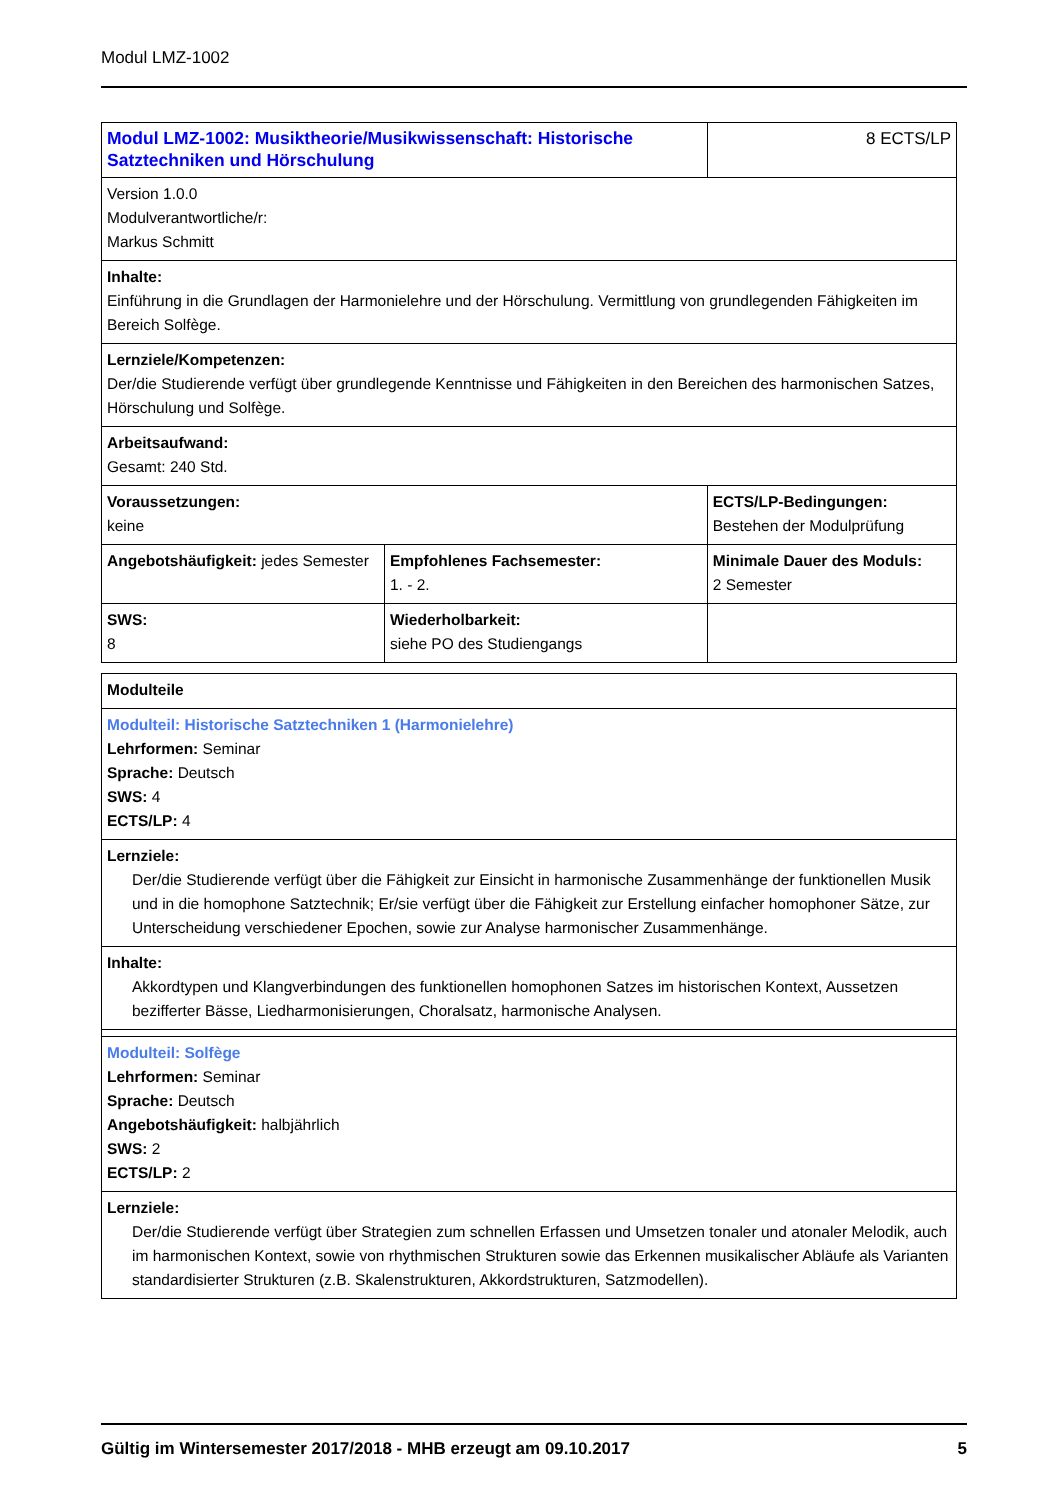Modul LMZ-1002
| Modul LMZ-1002: Musiktheorie/Musikwissenschaft: Historische Satztechniken und Hörschulung | | 8 ECTS/LP |
| Version 1.0.0 Modulverantwortliche/r: Markus Schmitt | | |
| Inhalte: Einführung in die Grundlagen der Harmonielehre und der Hörschulung. Vermittlung von grundlegenden Fähigkeiten im Bereich Solfège. | | |
| Lernziele/Kompetenzen: Der/die Studierende verfügt über grundlegende Kenntnisse und Fähigkeiten in den Bereichen des harmonischen Satzes, Hörschulung und Solfège. | | |
| Arbeitsaufwand: Gesamt: 240 Std. | | |
| Voraussetzungen: keine | | ECTS/LP-Bedingungen: Bestehen der Modulprüfung |
| Angebotshäufigkeit: jedes Semester | Empfohlenes Fachsemester: 1. - 2. | Minimale Dauer des Moduls: 2 Semester |
| SWS: 8 | Wiederholbarkeit: siehe PO des Studiengangs | |
| Modulteile |
| Modulteil: Historische Satztechniken 1 (Harmonielehre) Lehrformen: Seminar Sprache: Deutsch SWS: 4 ECTS/LP: 4 |
| Lernziele: Der/die Studierende verfügt über die Fähigkeit zur Einsicht in harmonische Zusammenhänge der funktionellen Musik und in die homophone Satztechnik; Er/sie verfügt über die Fähigkeit zur Erstellung einfacher homophoner Sätze, zur Unterscheidung verschiedener Epochen, sowie zur Analyse harmonischer Zusammenhänge. |
| Inhalte: Akkordtypen und Klangverbindungen des funktionellen homophonen Satzes im historischen Kontext, Aussetzen bezifferter Bässe, Liedharmonisierungen, Choralsatz, harmonische Analysen. |
| Modulteil: Solfège Lehrformen: Seminar Sprache: Deutsch Angebotshäufigkeit: halbjährlich SWS: 2 ECTS/LP: 2 |
| Lernziele: Der/die Studierende verfügt über Strategien zum schnellen Erfassen und Umsetzen tonaler und atonaler Melodik, auch im harmonischen Kontext, sowie von rhythmischen Strukturen sowie das Erkennen musikalischer Abläufe als Varianten standardisierter Strukturen (z.B. Skalenstrukturen, Akkordstrukturen, Satzmodellen). |
Gültig im Wintersemester 2017/2018 - MHB erzeugt am 09.10.2017 5